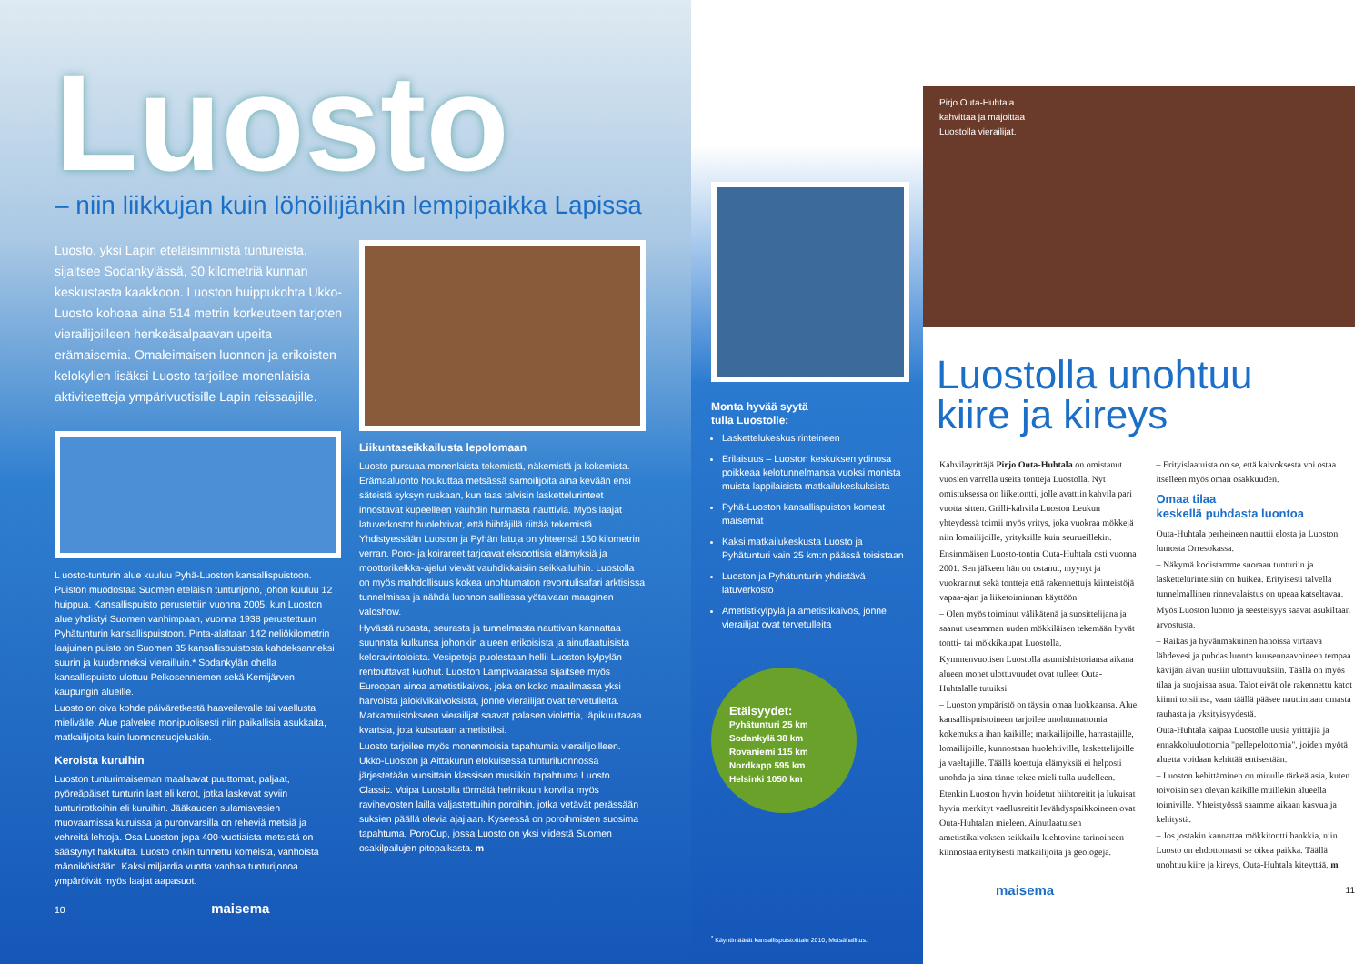Luosto
– niin liikkujan kuin löhöilijänkin lempipaikka Lapissa
Luosto, yksi Lapin eteläisimmistä tuntureista, sijaitsee Sodankylässä, 30 kilometriä kunnan keskustasta kaakkoon. Luoston huippukohta Ukko-Luosto kohoaa aina 514 metrin korkeuteen tarjoten vierailijoilleen henkeäsalpaavan upeita erämaisemia. Omaleimaisen luonnon ja erikoisten kelokylien lisäksi Luosto tarjoilee monenlaisia aktiviteetteja ympärivuotisille Lapin reissaajille.
L uosto-tunturin alue kuuluu Pyhä-Luoston kansallispuistoon. Puiston muodostaa Suomen eteläisin tunturijono, johon kuuluu 12 huippua. Kansallispuisto perustettiin vuonna 2005, kun Luoston alue yhdistyi Suomen vanhimpaan, vuonna 1938 perustettuun Pyhätunturin kansallispuistoon. Pinta-alaltaan 142 neliökilometrin laajuinen puisto on Suomen 35 kansallispuistosta kahdeksanneksi suurin ja kuudenneksi vierailluin.* Sodankylän ohella kansallispuisto ulottuu Pelkosenniemen sekä Kemijärven kaupungin alueille.
Luosto on oiva kohde päiväretkestä haaveilevalle tai vaellusta mielivälle. Alue palvelee monipuolisesti niin paikallisia asukkaita, matkailijoita kuin luonnonsuojeluakin.
Keroista kuruihin
Luoston tunturimaiseman maalaavat puuttomat, paljaat, pyöreäpäiset tunturin laet eli kerot, jotka laskevat syviin tunturirotkoihin eli kuruihin. Jääkauden sulamisvesien muovaamissa kuruissa ja puronvarsilla on reheviä metsiä ja vehreitä lehtoja. Osa Luoston jopa 400-vuotiaista metsistä on säästynyt hakkuilta. Luosto onkin tunnettu komeista, vanhoista männiköistään. Kaksi miljardia vuotta vanhaa tunturijonoa ympäröivät myös laajat aapasuot.
10 maisema
Liikuntaseikkailusta lepolomaan
Luosto pursuaa monenlaista tekemistä, näkemistä ja kokemista. Erämaaluonto houkuttaa metsässä samoilijoita aina kevään ensi säteistä syksyn ruskaan, kun taas talvisin laskettelurinteet innostavat kupeelleen vauhdin hurmasta nauttivia. Myös laajat latuverkostot huolehtivat, että hiihtäjillä riittää tekemistä. Yhdistyessään Luoston ja Pyhän latuja on yhteensä 150 kilometrin verran. Poro- ja koirareet tarjoavat eksoottisia elämyksiä ja moottorikelkka-ajelut vievät vauhdikkaisiin seikkailuihin. Luostolla on myös mahdollisuus kokea unohtumaton revontulisafari arktisissa tunnelmissa ja nähdä luonnon salliessa yötaivaan maaginen valoshow.
Hyvästä ruoasta, seurasta ja tunnelmasta nauttivan kannattaa suunnata kulkunsa johonkin alueen erikoisista ja ainutlaatuisista keloravintoloista. Vesipetoja puolestaan hellii Luoston kylpylän rentouttavat kuohut. Luoston Lampivaarassa sijaitsee myös Euroopan ainoa ametistikaivos, joka on koko maailmassa yksi harvoista jalokivikaivoksista, jonne vierailijat ovat tervetulleita. Matkamuistokseen vierailijat saavat palasen violettia, läpikuultavaa kvartsia, jota kutsutaan ametistiksi.
Luosto tarjoilee myös monenmoisia tapahtumia vierailijoilleen. Ukko-Luoston ja Aittakurun elokuisessa tunturiluonnossa järjestetään vuosittain klassisen musiikin tapahtuma Luosto Classic. Voipa Luostolla törmätä helmikuun korvilla myös ravihevosten lailla valjastettuihin poroihin, jotka vetävät perässään suksien päällä olevia ajajiaan. Kyseessä on poroihmisten suosima tapahtuma, PoroCup, jossa Luosto on yksi viidestä Suomen osakilpailujen pitopaikasta. m
Monta hyvää syytä
tulla Luostolle:
Laskettelukeskus rinteineen
Erilaisuus – Luoston keskuksen ydinosa poikkeaa kelotunnelmansa vuoksi monista muista lappilaisista matkailukeskuksista
Pyhä-Luoston kansallispuiston komeat maisemat
Kaksi matkailukeskusta Luosto ja Pyhätunturi vain 25 km:n päässä toisistaan
Luoston ja Pyhätunturin yhdistävä latuverkosto
Ametistikylpylä ja ametistikaivos, jonne vierailijat ovat tervetulleita
Etäisyydet:
Pyhätunturi 25 km
Sodankylä 38 km
Rovaniemi 115 km
Nordkapp 595 km
Helsinki 1050 km
<sup>*</sup> Käyntimäärät kansallispuistoittain 2010, Metsähallitus.
Pirjo Outa-Huhtala
kahvittaa ja majoittaa
Luostolla vierailijat.
Luostolla unohtuu
kiire ja kireys
Kahvilayrittäjä Pirjo Outa-Huhtala on omistanut vuosien varrella useita tontteja Luostolla. Nyt omistuksessa on liiketontti, jolle avattiin kahvila pari vuotta sitten. Grilli-kahvila Luoston Leukun yhteydessä toimii myös yritys, joka vuokraa mökkejä niin lomailijoille, yrityksille kuin seurueillekin.
Ensimmäisen Luosto-tontin Outa-Huhtala osti vuonna 2001. Sen jälkeen hän on ostanut, myynyt ja vuokrannut sekä tontteja että rakennettuja kiinteistöjä vapaa-ajan ja liiketoiminnan käyttöön.
– Olen myös toiminut välikätenä ja suosittelijana ja saanut useamman uuden mökkiläisen tekemään hyvät tontti- tai mökkikaupat Luostolla.
Kymmenvuotisen Luostolla asumishistoriansa aikana alueen monet ulottuvuudet ovat tulleet Outa-Huhtalalle tutuiksi.
– Luoston ympäristö on täysin omaa luokkaansa. Alue kansallispuistoineen tarjoilee unohtumattomia kokemuksia ihan kaikille; matkailijoille, harrastajille, lomailijoille, kunnostaan huolehtiville, laskettelijoille ja vaeltajille. Täällä koettuja elämyksiä ei helposti unohda ja aina tänne tekee mieli tulla uudelleen.
Etenkin Luoston hyvin hoidetut hiihtoreitit ja lukuisat hyvin merkityt vaellusreitit levähdyspaikkoineen ovat Outa-Huhtalan mieleen. Ainutlaatuisen ametistikaivoksen seikkailu kiehtovine tarinoineen kiinnostaa erityisesti matkailijoita ja geologeja.
– Erityislaatuista on se, että kaivoksesta voi ostaa itselleen myös oman osakkuuden.
Omaa tilaa
keskellä puhdasta luontoa
Outa-Huhtala perheineen nauttii elosta ja Luoston lumosta Orresokassa.
– Näkymä kodistamme suoraan tunturiin ja laskettelurinteisiin on huikea. Erityisesti talvella tunnelmallinen rinnevalaistus on upeaa katseltavaa.
Myös Luoston luonto ja seesteisyys saavat asukiltaan arvostusta.
– Raikas ja hyvänmakuinen hanoissa virtaava lähdevesi ja puhdas luonto kuusennaavoineen tempaa kävijän aivan uusiin ulottuvuuksiin. Täällä on myös tilaa ja suojaisaa asua. Talot eivät ole rakennettu katot kiinni toisiinsa, vaan täällä pääsee nauttimaan omasta rauhasta ja yksityisyydestä.
Outa-Huhtala kaipaa Luostolle uusia yrittäjiä ja ennakkoluulottomia "pellepelottomia", joiden myötä aluetta voidaan kehittää entisestään.
– Luoston kehittäminen on minulle tärkeä asia, kuten toivoisin sen olevan kaikille muillekin alueella toimiville. Yhteistyössä saamme aikaan kasvua ja kehitystä.
– Jos jostakin kannattaa mökkitontti hankkia, niin Luosto on ehdottomasti se oikea paikka. Täällä unohtuu kiire ja kireys, Outa-Huhtala kiteyttää. m
maisema 11